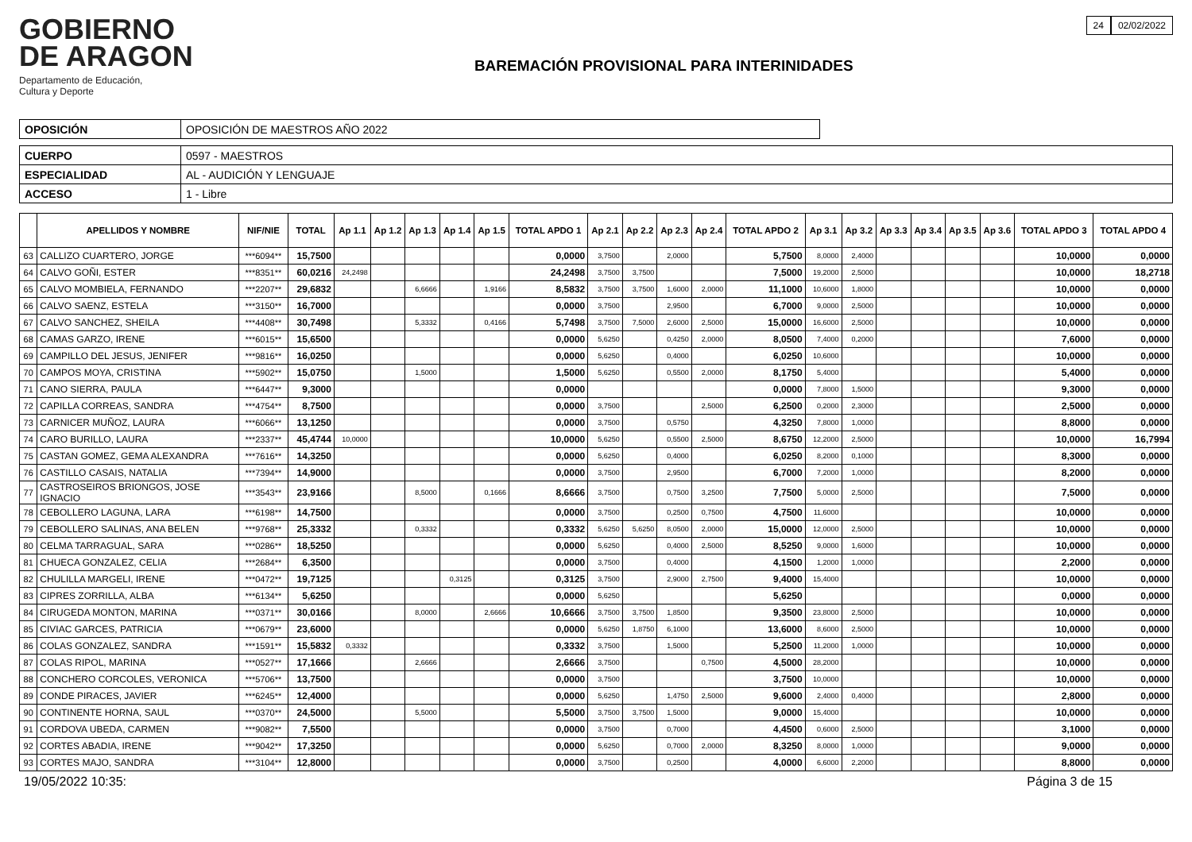GOBIERNO
DE ARAGON
Departamento de Educación,
Cultura y Deporte
BAREMACIÓN PROVISIONAL PARA INTERINIDADES
24 02/02/2022
| OPOSICIÓN | OPOSICIÓN DE MAESTROS AÑO 2022 |
| CUERPO | 0597 - MAESTROS |
| ESPECIALIDAD | AL - AUDICIÓN Y LENGUAJE |
| ACCESO | 1 - Libre |
| | APELLIDOS Y NOMBRE | NIF/NIE | TOTAL | Ap 1.1 | Ap 1.2 | Ap 1.3 | Ap 1.4 | Ap 1.5 | TOTAL APDO 1 | Ap 2.1 | Ap 2.2 | Ap 2.3 | Ap 2.4 | TOTAL APDO 2 | Ap 3.1 | Ap 3.2 | Ap 3.3 | Ap 3.4 | Ap 3.5 | Ap 3.6 | TOTAL APDO 3 | TOTAL APDO 4 |
| --- | --- | --- | --- | --- | --- | --- | --- | --- | --- | --- | --- | --- | --- | --- | --- | --- | --- | --- | --- | --- | --- | --- |
| 63 | CALLIZO CUARTERO, JORGE | ***6094** | 15,7500 | | | | | | 0,0000 | 3,7500 | | 2,0000 | | 5,7500 | 8,0000 | 2,4000 | | | | | 10,0000 | 0,0000 |
| 64 | CALVO GOÑI, ESTER | ***8351** | 60,0216 | 24,2498 | | | | | 24,2498 | 3,7500 | 3,7500 | | | 7,5000 | 19,2000 | 2,5000 | | | | | 10,0000 | 18,2718 |
| 65 | CALVO MOMBIELA, FERNANDO | ***2207** | 29,6832 | | | 6,6666 | | 1,9166 | 8,5832 | 3,7500 | 3,7500 | 1,6000 | 2,0000 | 11,1000 | 10,6000 | 1,8000 | | | | | 10,0000 | 0,0000 |
| 66 | CALVO SAENZ, ESTELA | ***3150** | 16,7000 | | | | | | 0,0000 | 3,7500 | | 2,9500 | | 6,7000 | 9,0000 | 2,5000 | | | | | 10,0000 | 0,0000 |
| 67 | CALVO SANCHEZ, SHEILA | ***4408** | 30,7498 | | | 5,3332 | | 0,4166 | 5,7498 | 3,7500 | 7,5000 | 2,6000 | 2,5000 | 15,0000 | 16,6000 | 2,5000 | | | | | 10,0000 | 0,0000 |
| 68 | CAMAS GARZO, IRENE | ***6015** | 15,6500 | | | | | | 0,0000 | 5,6250 | | 0,4250 | 2,0000 | 8,0500 | 7,4000 | 0,2000 | | | | | 7,6000 | 0,0000 |
| 69 | CAMPILLO DEL JESUS, JENIFER | ***9816** | 16,0250 | | | | | | 0,0000 | 5,6250 | | 0,4000 | | 6,0250 | 10,6000 | | | | | | 10,0000 | 0,0000 |
| 70 | CAMPOS MOYA, CRISTINA | ***5902** | 15,0750 | | | 1,5000 | | | 1,5000 | 5,6250 | | 0,5500 | 2,0000 | 8,1750 | 5,4000 | | | | | | 5,4000 | 0,0000 |
| 71 | CANO SIERRA, PAULA | ***6447** | 9,3000 | | | | | | 0,0000 | | | | | 0,0000 | 7,8000 | 1,5000 | | | | | 9,3000 | 0,0000 |
| 72 | CAPILLA CORREAS, SANDRA | ***4754** | 8,7500 | | | | | | 0,0000 | 3,7500 | | | 2,5000 | 6,2500 | 0,2000 | 2,3000 | | | | | 2,5000 | 0,0000 |
| 73 | CARNICER MUÑOZ, LAURA | ***6066** | 13,1250 | | | | | | 0,0000 | 3,7500 | | 0,5750 | | 4,3250 | 7,8000 | 1,0000 | | | | | 8,8000 | 0,0000 |
| 74 | CARO BURILLO, LAURA | ***2337** | 45,4744 | 10,0000 | | | | | 10,0000 | 5,6250 | | 0,5500 | 2,5000 | 8,6750 | 12,2000 | 2,5000 | | | | | 10,0000 | 16,7994 |
| 75 | CASTAN GOMEZ, GEMA ALEXANDRA | ***7616** | 14,3250 | | | | | | 0,0000 | 5,6250 | | 0,4000 | | 6,0250 | 8,2000 | 0,1000 | | | | | 8,3000 | 0,0000 |
| 76 | CASTILLO CASAIS, NATALIA | ***7394** | 14,9000 | | | | | | 0,0000 | 3,7500 | | 2,9500 | | 6,7000 | 7,2000 | 1,0000 | | | | | 8,2000 | 0,0000 |
| 77 | CASTROSEIROS BRIONGOS, JOSE IGNACIO | ***3543** | 23,9166 | | | 8,5000 | | 0,1666 | 8,6666 | 3,7500 | | 0,7500 | 3,2500 | 7,7500 | 5,0000 | 2,5000 | | | | | 7,5000 | 0,0000 |
| 78 | CEBOLLERO LAGUNA, LARA | ***6198** | 14,7500 | | | | | | 0,0000 | 3,7500 | | 0,2500 | 0,7500 | 4,7500 | 11,6000 | | | | | | 10,0000 | 0,0000 |
| 79 | CEBOLLERO SALINAS, ANA BELEN | ***9768** | 25,3332 | | | 0,3332 | | | 0,3332 | 5,6250 | 5,6250 | 8,0500 | 2,0000 | 15,0000 | 12,0000 | 2,5000 | | | | | 10,0000 | 0,0000 |
| 80 | CELMA TARRAGUAL, SARA | ***0286** | 18,5250 | | | | | | 0,0000 | 5,6250 | | 0,4000 | 2,5000 | 8,5250 | 9,0000 | 1,6000 | | | | | 10,0000 | 0,0000 |
| 81 | CHUECA GONZALEZ, CELIA | ***2684** | 6,3500 | | | | | | 0,0000 | 3,7500 | | 0,4000 | | 4,1500 | 1,2000 | 1,0000 | | | | | 2,2000 | 0,0000 |
| 82 | CHULILLA MARGELI, IRENE | ***0472** | 19,7125 | | | | 0,3125 | | 0,3125 | 3,7500 | | 2,9000 | 2,7500 | 9,4000 | 15,4000 | | | | | | 10,0000 | 0,0000 |
| 83 | CIPRES ZORRILLA, ALBA | ***6134** | 5,6250 | | | | | | 0,0000 | 5,6250 | | | | 5,6250 | | | | | | | 0,0000 | 0,0000 |
| 84 | CIRUGEDA MONTON, MARINA | ***0371** | 30,0166 | | | 8,0000 | | 2,6666 | 10,6666 | 3,7500 | 3,7500 | 1,8500 | | 9,3500 | 23,8000 | 2,5000 | | | | | 10,0000 | 0,0000 |
| 85 | CIVIAC GARCES, PATRICIA | ***0679** | 23,6000 | | | | | | 0,0000 | 5,6250 | 1,8750 | 6,1000 | | 13,6000 | 8,6000 | 2,5000 | | | | | 10,0000 | 0,0000 |
| 86 | COLAS GONZALEZ, SANDRA | ***1591** | 15,5832 | 0,3332 | | | | | 0,3332 | 3,7500 | | 1,5000 | | 5,2500 | 11,2000 | 1,0000 | | | | | 10,0000 | 0,0000 |
| 87 | COLAS RIPOL, MARINA | ***0527** | 17,1666 | | | 2,6666 | | | 2,6666 | 3,7500 | | | 0,7500 | 4,5000 | 28,2000 | | | | | | 10,0000 | 0,0000 |
| 88 | CONCHERO CORCOLES, VERONICA | ***5706** | 13,7500 | | | | | | 0,0000 | 3,7500 | | | | 3,7500 | 10,0000 | | | | | | 10,0000 | 0,0000 |
| 89 | CONDE PIRACES, JAVIER | ***6245** | 12,4000 | | | | | | 0,0000 | 5,6250 | | 1,4750 | 2,5000 | 9,6000 | 2,4000 | 0,4000 | | | | | 2,8000 | 0,0000 |
| 90 | CONTINENTE HORNA, SAUL | ***0370** | 24,5000 | | | 5,5000 | | | 5,5000 | 3,7500 | 3,7500 | 1,5000 | | 9,0000 | 15,4000 | | | | | | 10,0000 | 0,0000 |
| 91 | CORDOVA UBEDA, CARMEN | ***9082** | 7,5500 | | | | | | 0,0000 | 3,7500 | | 0,7000 | | 4,4500 | 0,6000 | 2,5000 | | | | | 3,1000 | 0,0000 |
| 92 | CORTES ABADIA, IRENE | ***9042** | 17,3250 | | | | | | 0,0000 | 5,6250 | | 0,7000 | 2,0000 | 8,3250 | 8,0000 | 1,0000 | | | | | 9,0000 | 0,0000 |
| 93 | CORTES MAJO, SANDRA | ***3104** | 12,8000 | | | | | | 0,0000 | 3,7500 | | 0,2500 | | 4,0000 | 6,6000 | 2,2000 | | | | | 8,8000 | 0,0000 |
19/05/2022 10:35: Página 3 de 15